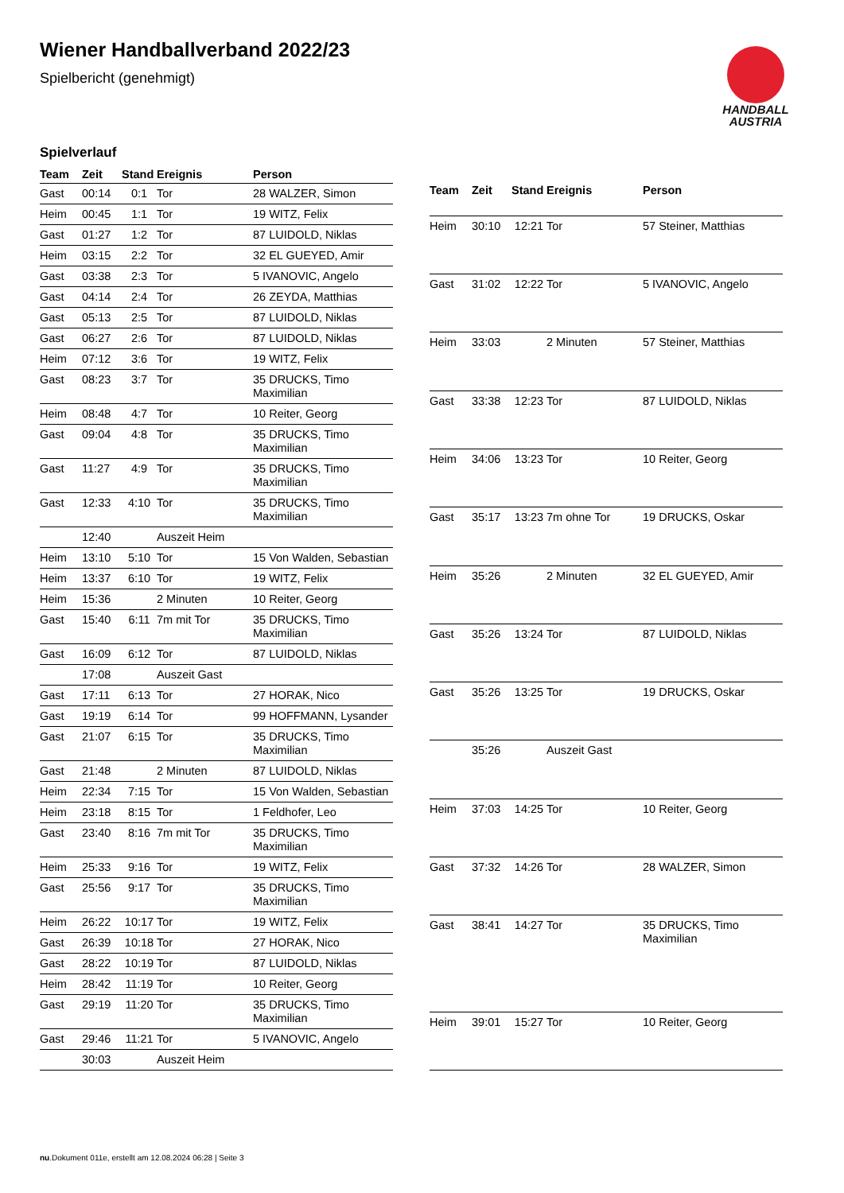Wiener Handballverband 2022/23
Spielbericht (genehmigt)
HANDBALL
AUSTRIA
Spielverlauf
| Team | Zeit | Stand | Ereignis | Person |
| --- | --- | --- | --- | --- |
| Gast | 00:14 | 0:1 | Tor | 28 WALZER, Simon |
| Heim | 00:45 | 1:1 | Tor | 19 WITZ, Felix |
| Gast | 01:27 | 1:2 | Tor | 87 LUIDOLD, Niklas |
| Heim | 03:15 | 2:2 | Tor | 32 EL GUEYED, Amir |
| Gast | 03:38 | 2:3 | Tor | 5 IVANOVIC, Angelo |
| Gast | 04:14 | 2:4 | Tor | 26 ZEYDA, Matthias |
| Gast | 05:13 | 2:5 | Tor | 87 LUIDOLD, Niklas |
| Gast | 06:27 | 2:6 | Tor | 87 LUIDOLD, Niklas |
| Heim | 07:12 | 3:6 | Tor | 19 WITZ, Felix |
| Gast | 08:23 | 3:7 | Tor | 35 DRUCKS, Timo Maximilian |
| Heim | 08:48 | 4:7 | Tor | 10 Reiter, Georg |
| Gast | 09:04 | 4:8 | Tor | 35 DRUCKS, Timo Maximilian |
| Gast | 11:27 | 4:9 | Tor | 35 DRUCKS, Timo Maximilian |
| Gast | 12:33 | 4:10 | Tor | 35 DRUCKS, Timo Maximilian |
| | 12:40 | | Auszeit Heim | |
| Heim | 13:10 | 5:10 | Tor | 15 Von Walden, Sebastian |
| Heim | 13:37 | 6:10 | Tor | 19 WITZ, Felix |
| Heim | 15:36 | | 2 Minuten | 10 Reiter, Georg |
| Gast | 15:40 | 6:11 | 7m mit Tor | 35 DRUCKS, Timo Maximilian |
| Gast | 16:09 | 6:12 | Tor | 87 LUIDOLD, Niklas |
| | 17:08 | | Auszeit Gast | |
| Gast | 17:11 | 6:13 | Tor | 27 HORAK, Nico |
| Gast | 19:19 | 6:14 | Tor | 99 HOFFMANN, Lysander |
| Gast | 21:07 | 6:15 | Tor | 35 DRUCKS, Timo Maximilian |
| Gast | 21:48 | | 2 Minuten | 87 LUIDOLD, Niklas |
| Heim | 22:34 | 7:15 | Tor | 15 Von Walden, Sebastian |
| Heim | 23:18 | 8:15 | Tor | 1 Feldhofer, Leo |
| Gast | 23:40 | 8:16 | 7m mit Tor | 35 DRUCKS, Timo Maximilian |
| Heim | 25:33 | 9:16 | Tor | 19 WITZ, Felix |
| Gast | 25:56 | 9:17 | Tor | 35 DRUCKS, Timo Maximilian |
| Heim | 26:22 | 10:17 | Tor | 19 WITZ, Felix |
| Gast | 26:39 | 10:18 | Tor | 27 HORAK, Nico |
| Gast | 28:22 | 10:19 | Tor | 87 LUIDOLD, Niklas |
| Heim | 28:42 | 11:19 | Tor | 10 Reiter, Georg |
| Gast | 29:19 | 11:20 | Tor | 35 DRUCKS, Timo Maximilian |
| Gast | 29:46 | 11:21 | Tor | 5 IVANOVIC, Angelo |
| | 30:03 | | Auszeit Heim | |
| Team | Zeit | Stand | Ereignis | Person |
| --- | --- | --- | --- | --- |
| Heim | 30:10 | 12:21 | Tor | 57 Steiner, Matthias |
| Gast | 31:02 | 12:22 | Tor | 5 IVANOVIC, Angelo |
| Heim | 33:03 | | 2 Minuten | 57 Steiner, Matthias |
| Gast | 33:38 | 12:23 | Tor | 87 LUIDOLD, Niklas |
| Heim | 34:06 | 13:23 | Tor | 10 Reiter, Georg |
| Gast | 35:17 | 13:23 | 7m ohne Tor | 19 DRUCKS, Oskar |
| Heim | 35:26 | | 2 Minuten | 32 EL GUEYED, Amir |
| Gast | 35:26 | 13:24 | Tor | 87 LUIDOLD, Niklas |
| Gast | 35:26 | 13:25 | Tor | 19 DRUCKS, Oskar |
| | 35:26 | | Auszeit Gast | |
| Heim | 37:03 | 14:25 | Tor | 10 Reiter, Georg |
| Gast | 37:32 | 14:26 | Tor | 28 WALZER, Simon |
| Gast | 38:41 | 14:27 | Tor | 35 DRUCKS, Timo Maximilian |
| Heim | 39:01 | 15:27 | Tor | 10 Reiter, Georg |
nu.Dokument 011e, erstellt am 12.08.2024 06:28 | Seite 3